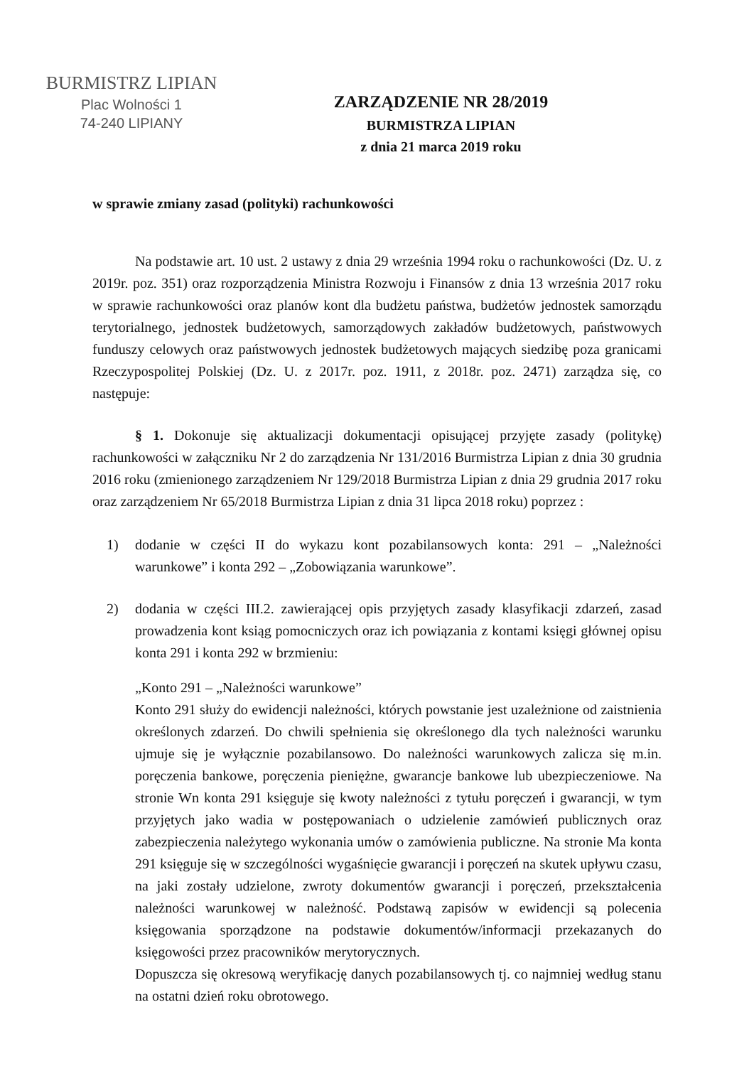BURMISTRZ LIPIAN
Plac Wolności 1
74-240 LIPIANY
ZARZĄDZENIE NR 28/2019
BURMISTRZA LIPIAN
z dnia 21 marca 2019 roku
w sprawie zmiany zasad (polityki) rachunkowości
Na podstawie art. 10 ust. 2 ustawy z dnia 29 września 1994 roku o rachunkowości (Dz. U. z 2019r. poz. 351) oraz rozporządzenia Ministra Rozwoju i Finansów z dnia 13 września 2017 roku w sprawie rachunkowości oraz planów kont dla budżetu państwa, budżetów jednostek samorządu terytorialnego, jednostek budżetowych, samorządowych zakładów budżetowych, państwowych funduszy celowych oraz państwowych jednostek budżetowych mających siedzibę poza granicami Rzeczypospolitej Polskiej (Dz. U. z 2017r. poz. 1911, z 2018r. poz. 2471) zarządza się, co następuje:
§ 1. Dokonuje się aktualizacji dokumentacji opisującej przyjęte zasady (politykę) rachunkowości w załączniku Nr 2 do zarządzenia Nr 131/2016 Burmistrza Lipian z dnia 30 grudnia 2016 roku (zmienionego zarządzeniem Nr 129/2018 Burmistrza Lipian z dnia 29 grudnia 2017 roku oraz zarządzeniem Nr 65/2018 Burmistrza Lipian z dnia 31 lipca 2018 roku) poprzez :
1) dodanie w części II do wykazu kont pozabilansowych konta: 291 – „Należności warunkowe” i konta 292 – „Zobowiązania warunkowe”.
2) dodania w części III.2. zawierającej opis przyjętych zasady klasyfikacji zdarzeń, zasad prowadzenia kont ksiąg pomocniczych oraz ich powiązania z kontami księgi głównej opisu konta 291 i konta 292 w brzmieniu:
„Konto 291 – „Należności warunkowe”
Konto 291 służy do ewidencji należności, których powstanie jest uzależnione od zaistnienia określonych zdarzeń. Do chwili spełnienia się określonego dla tych należności warunku ujmuje się je wyłącznie pozabilansowo. Do należności warunkowych zalicza się m.in. poręczenia bankowe, poręczenia pieniężne, gwarancje bankowe lub ubezpieczeniowe. Na stronie Wn konta 291 księguje się kwoty należności z tytułu poręczeń i gwarancji, w tym przyjętych jako wadia w postępowaniach o udzielenie zamówień publicznych oraz zabezpieczenia należytego wykonania umów o zamówienia publiczne. Na stronie Ma konta 291 księguje się w szczególności wygaśnięcie gwarancji i poręczeń na skutek upływu czasu, na jaki zostały udzielone, zwroty dokumentów gwarancji i poręczeń, przekształcenia należności warunkowej w należność. Podstawą zapisów w ewidencji są polecenia księgowania sporządzone na podstawie dokumentów/informacji przekazanych do księgowości przez pracowników merytorycznych.
Dopuszcza się okresową weryfikację danych pozabilansowych tj. co najmniej według stanu na ostatni dzień roku obrotowego.